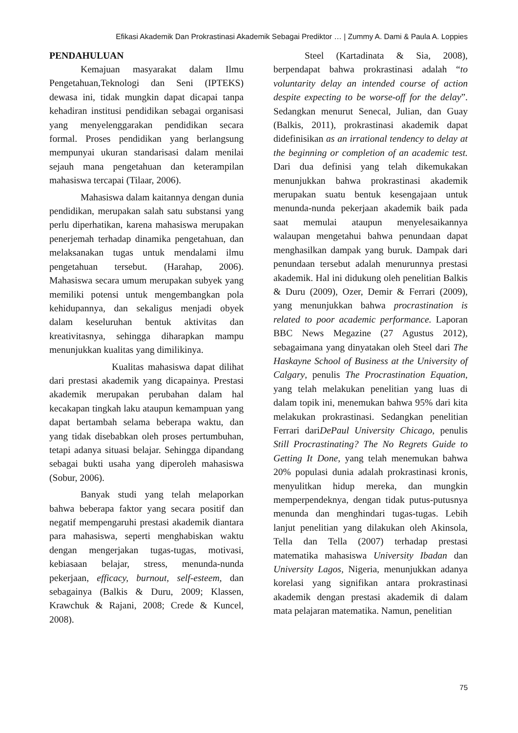Efikasi Akademik Dan Prokrastinasi Akademik Sebagai Prediktor … | Zummy A. Dami & Paula A. Loppies
PENDAHULUAN
Kemajuan masyarakat dalam Ilmu Pengetahuan,Teknologi dan Seni (IPTEKS) dewasa ini, tidak mungkin dapat dicapai tanpa kehadiran institusi pendidikan sebagai organisasi yang menyelenggarakan pendidikan secara formal. Proses pendidikan yang berlangsung mempunyai ukuran standarisasi dalam menilai sejauh mana pengetahuan dan keterampilan mahasiswa tercapai (Tilaar, 2006).
Mahasiswa dalam kaitannya dengan dunia pendidikan, merupakan salah satu substansi yang perlu diperhatikan, karena mahasiswa merupakan penerjemah terhadap dinamika pengetahuan, dan melaksanakan tugas untuk mendalami ilmu pengetahuan tersebut. (Harahap, 2006). Mahasiswa secara umum merupakan subyek yang memiliki potensi untuk mengembangkan pola kehidupannya, dan sekaligus menjadi obyek dalam keseluruhan bentuk aktivitas dan kreativitasnya, sehingga diharapkan mampu menunjukkan kualitas yang dimilikinya.
Kualitas mahasiswa dapat dilihat dari prestasi akademik yang dicapainya. Prestasi akademik merupakan perubahan dalam hal kecakapan tingkah laku ataupun kemampuan yang dapat bertambah selama beberapa waktu, dan yang tidak disebabkan oleh proses pertumbuhan, tetapi adanya situasi belajar. Sehingga dipandang sebagai bukti usaha yang diperoleh mahasiswa (Sobur, 2006).
Banyak studi yang telah melaporkan bahwa beberapa faktor yang secara positif dan negatif mempengaruhi prestasi akademik diantara para mahasiswa, seperti menghabiskan waktu dengan mengerjakan tugas-tugas, motivasi, kebiasaan belajar, stress, menunda-nunda pekerjaan, efficacy, burnout, self-esteem, dan sebagainya (Balkis & Duru, 2009; Klassen, Krawchuk & Rajani, 2008; Crede & Kuncel, 2008).
Steel (Kartadinata & Sia, 2008), berpendapat bahwa prokrastinasi adalah “to voluntarity delay an intended course of action despite expecting to be worse-off for the delay”. Sedangkan menurut Senecal, Julian, dan Guay (Balkis, 2011), prokrastinasi akademik dapat didefinisikan as an irrational tendency to delay at the beginning or completion of an academic test. Dari dua definisi yang telah dikemukakan menunjukkan bahwa prokrastinasi akademik merupakan suatu bentuk kesengajaan untuk menunda-nunda pekerjaan akademik baik pada saat memulai ataupun menyelesaikannya walaupan mengetahui bahwa penundaan dapat menghasilkan dampak yang buruk. Dampak dari penundaan tersebut adalah menurunnya prestasi akademik. Hal ini didukung oleh penelitian Balkis & Duru (2009), Ozer, Demir & Ferrari (2009), yang menunjukkan bahwa procrastination is related to poor academic performance. Laporan BBC News Megazine (27 Agustus 2012), sebagaimana yang dinyatakan oleh Steel dari The Haskayne School of Business at the University of Calgary, penulis The Procrastination Equation, yang telah melakukan penelitian yang luas di dalam topik ini, menemukan bahwa 95% dari kita melakukan prokrastinasi. Sedangkan penelitian Ferrari dariDePaul University Chicago, penulis Still Procrastinating? The No Regrets Guide to Getting It Done, yang telah menemukan bahwa 20% populasi dunia adalah prokrastinasi kronis, menyulitkan hidup mereka, dan mungkin memperpendeknya, dengan tidak putus-putusnya menunda dan menghindari tugas-tugas. Lebih lanjut penelitian yang dilakukan oleh Akinsola, Tella dan Tella (2007) terhadap prestasi matematika mahasiswa University Ibadan dan University Lagos, Nigeria, menunjukkan adanya korelasi yang signifikan antara prokrastinasi akademik dengan prestasi akademik di dalam mata pelajaran matematika. Namun, penelitian
75